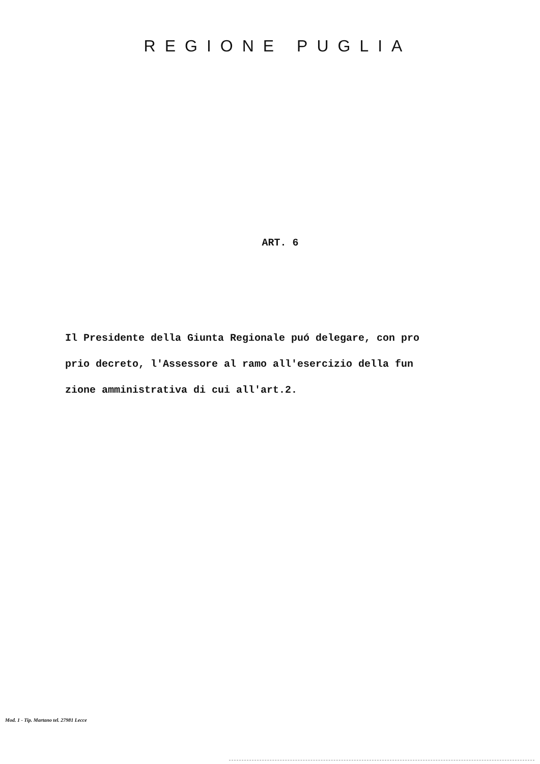REGIONE PUGLIA
ART. 6
Il Presidente della Giunta Regionale puó delegare, con pro
prio decreto, l'Assessore al ramo all'esercizio della fun
zione amministrativa di cui all'art.2.
Mod. 1 - Tip. Martano tel. 27981 Lecce